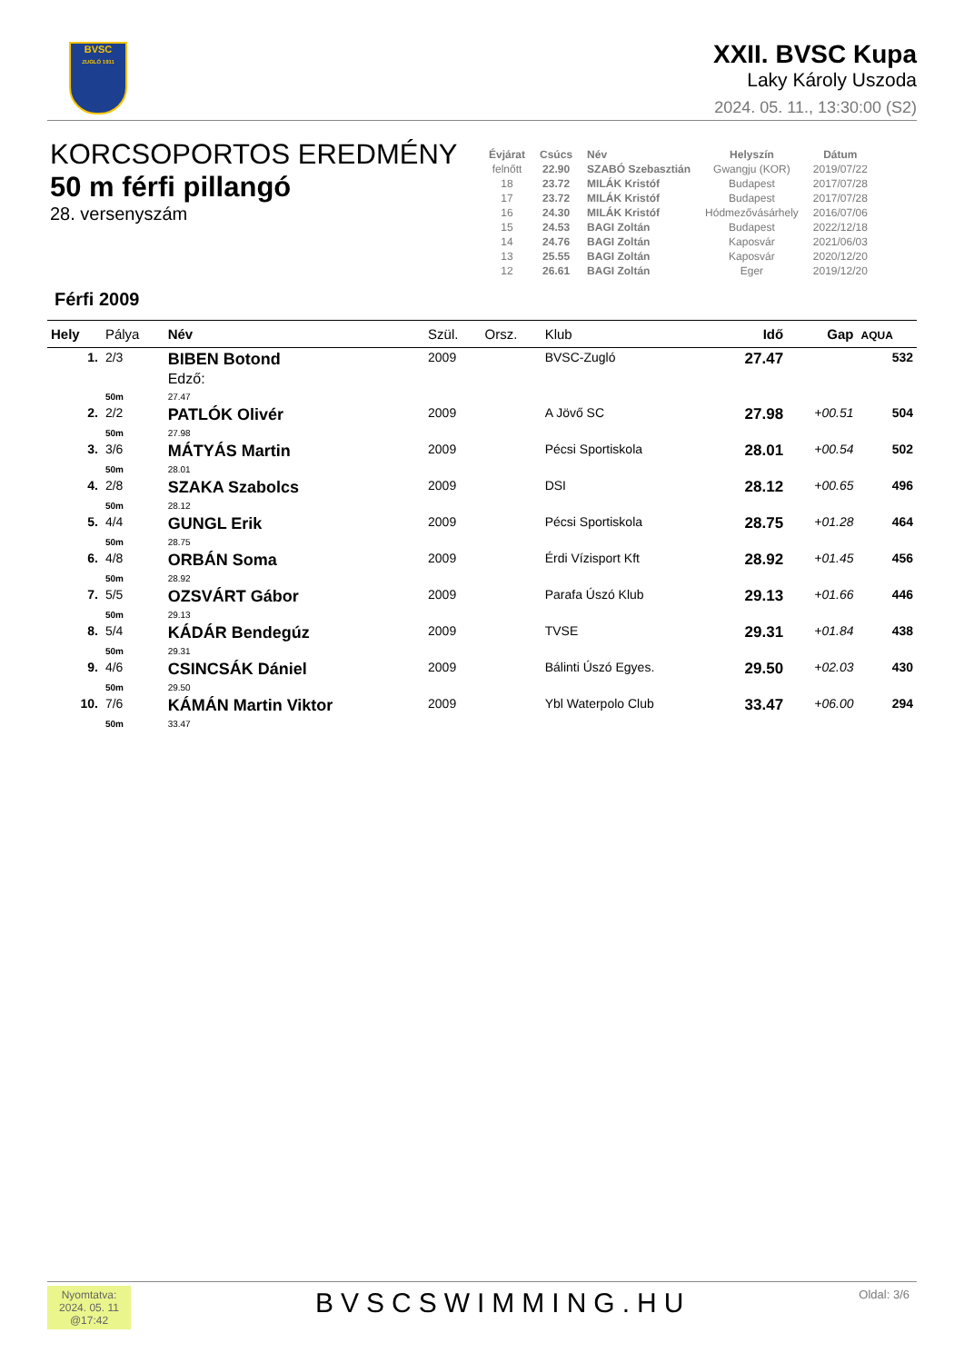BVSC
ZUGLÓ 1911
XXII. BVSC Kupa
Laky Károly Uszoda
2024. 05. 11., 13:30:00 (S2)
KORCSOPORTOS EREDMÉNY
50 m férfi pillangó
28. versenyszám
| Évjárat | Csúcs | Név | Helyszín | Dátum |
| --- | --- | --- | --- | --- |
| felnőtt | 22.90 | SZABÓ Szebasztián | Gwangju (KOR) | 2019/07/22 |
| 18 | 23.72 | MILÁK Kristóf | Budapest | 2017/07/28 |
| 17 | 23.72 | MILÁK Kristóf | Budapest | 2017/07/28 |
| 16 | 24.30 | MILÁK Kristóf | Hódmezővásárhely | 2016/07/06 |
| 15 | 24.53 | BAGI Zoltán | Budapest | 2022/12/18 |
| 14 | 24.76 | BAGI Zoltán | Kaposvár | 2021/06/03 |
| 13 | 25.55 | BAGI Zoltán | Kaposvár | 2020/12/20 |
| 12 | 26.61 | BAGI Zoltán | Eger | 2019/12/20 |
Férfi 2009
| Hely | Pálya | Név | Szül. | Orsz. | Klub | Idő | Gap | AQUA |
| --- | --- | --- | --- | --- | --- | --- | --- | --- |
| 1. | 2/3 | BIBEN Botond Edző: | 2009 | | BVSC-Zugló | 27.47 | | 532 |
| | 50m | 27.47 | | | | | | |
| 2. | 2/2 | PATLÓK Olivér | 2009 | | A Jövő SC | 27.98 | +00.51 | 504 |
| | 50m | 27.98 | | | | | | |
| 3. | 3/6 | MÁTYÁS Martin | 2009 | | Pécsi Sportiskola | 28.01 | +00.54 | 502 |
| | 50m | 28.01 | | | | | | |
| 4. | 2/8 | SZAKA Szabolcs | 2009 | | DSI | 28.12 | +00.65 | 496 |
| | 50m | 28.12 | | | | | | |
| 5. | 4/4 | GUNGL Erik | 2009 | | Pécsi Sportiskola | 28.75 | +01.28 | 464 |
| | 50m | 28.75 | | | | | | |
| 6. | 4/8 | ORBÁN Soma | 2009 | | Érdi Vízisport Kft | 28.92 | +01.45 | 456 |
| | 50m | 28.92 | | | | | | |
| 7. | 5/5 | OZSVÁRT Gábor | 2009 | | Parafa Úszó Klub | 29.13 | +01.66 | 446 |
| | 50m | 29.13 | | | | | | |
| 8. | 5/4 | KÁDÁR Bendegúz | 2009 | | TVSE | 29.31 | +01.84 | 438 |
| | 50m | 29.31 | | | | | | |
| 9. | 4/6 | CSINCSÁK Dániel | 2009 | | Bálinti Úszó Egyes. | 29.50 | +02.03 | 430 |
| | 50m | 29.50 | | | | | | |
| 10. | 7/6 | KÁMÁN Martin Viktor | 2009 | | Ybl Waterpolo Club | 33.47 | +06.00 | 294 |
| | 50m | 33.47 | | | | | | |
Nyomtatva:
2024. 05. 11
@17:42
BVSCSWIMMING.HU Oldal: 3/6